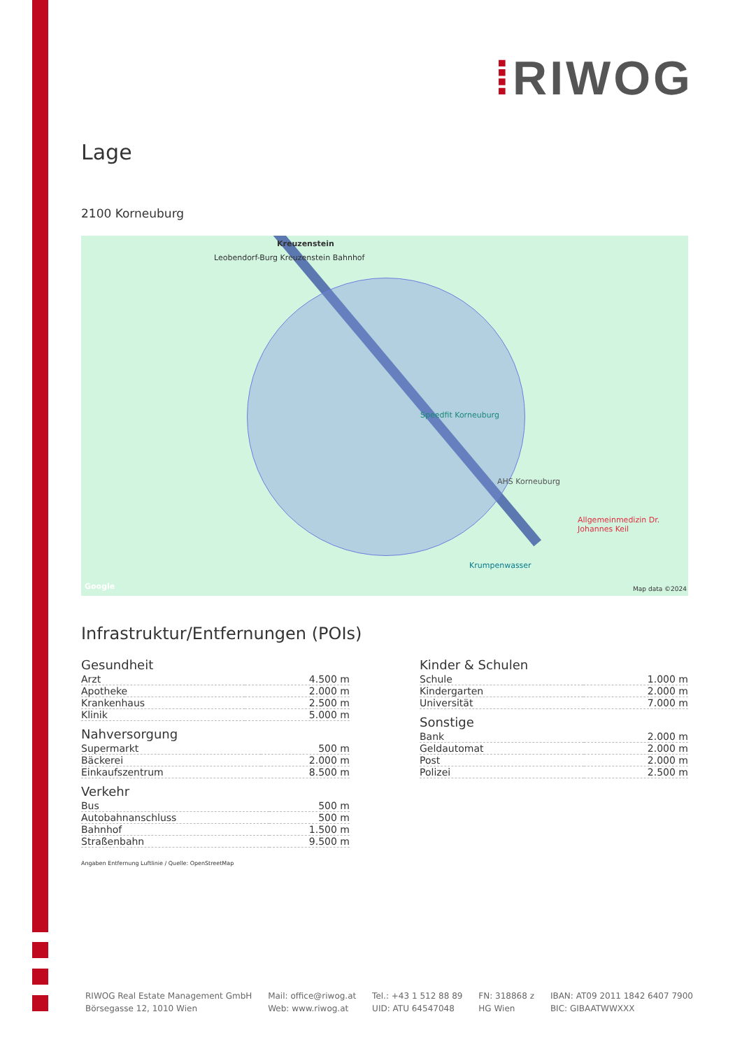⁞RIWOG
Lage
2100 Korneuburg
Kreuzenstein
Leobendorf-Burg Kreuzenstein Bahnhof
Speedfit Korneuburg
AHS Korneuburg
Allgemeinmedizin Dr. Johannes Keil
Krumpenwasser
Google Map data ©2024
Infrastruktur/Entfernungen (POIs)
Gesundheit
| Arzt | 4.500 m |
| Apotheke | 2.000 m |
| Krankenhaus | 2.500 m |
| Klinik | 5.000 m |
Nahversorgung
| Supermarkt | 500 m |
| Bäckerei | 2.000 m |
| Einkaufszentrum | 8.500 m |
Verkehr
| Bus | 500 m |
| Autobahnanschluss | 500 m |
| Bahnhof | 1.500 m |
| Straßenbahn | 9.500 m |
Kinder & Schulen
| Schule | 1.000 m |
| Kindergarten | 2.000 m |
| Universität | 7.000 m |
Sonstige
| Bank | 2.000 m |
| Geldautomat | 2.000 m |
| Post | 2.000 m |
| Polizei | 2.500 m |
Angaben Entfernung Luftlinie / Quelle: OpenStreetMap
RIWOG Real Estate Management GmbH
Börsegasse 12, 1010 Wien
Mail: office@riwog.at
Web: www.riwog.at
Tel.: +43 1 512 88 89
UID: ATU 64547048
FN: 318868 z
HG Wien
IBAN: AT09 2011 1842 6407 7900
BIC: GIBAATWWXXX